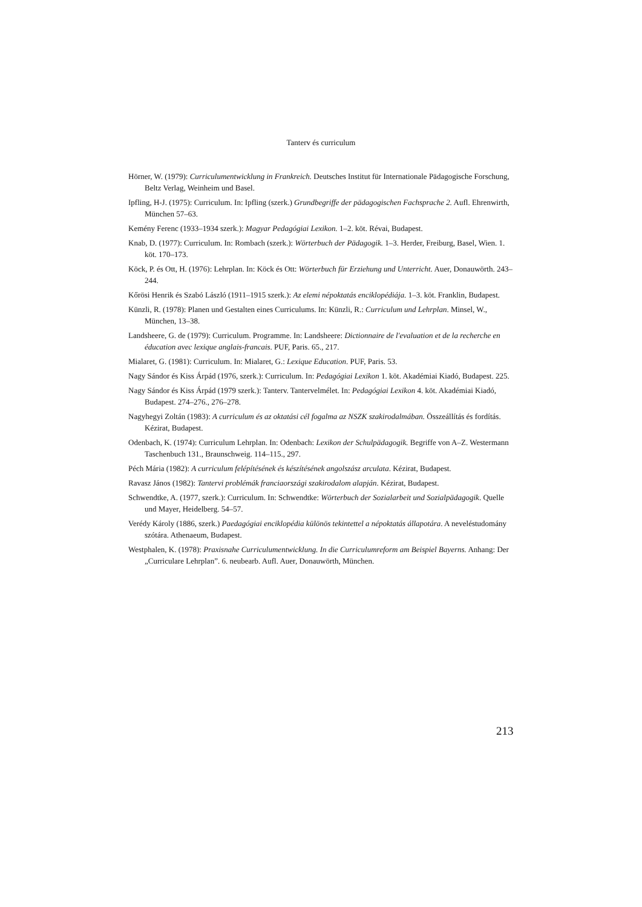Tanterv és curriculum
Hörner, W. (1979): Curriculumentwicklung in Frankreich. Deutsches Institut für Internationale Pädagogische Forschung, Beltz Verlag, Weinheim und Basel.
Ipfling, H-J. (1975): Curriculum. In: Ipfling (szerk.) Grundbegriffe der pädagogischen Fachsprache 2. Aufl. Ehrenwirth, München 57–63.
Kemény Ferenc (1933–1934 szerk.): Magyar Pedagógiai Lexikon. 1–2. köt. Révai, Budapest.
Knab, D. (1977): Curriculum. In: Rombach (szerk.): Wörterbuch der Pädagogik. 1–3. Herder, Freiburg, Basel, Wien. 1. köt. 170–173.
Köck, P. és Ott, H. (1976): Lehrplan. In: Köck és Ott: Wörterbuch für Erziehung und Unterricht. Auer, Donauwörth. 243–244.
Kőrösi Henrik és Szabó László (1911–1915 szerk.): Az elemi népoktatás enciklopédiája. 1–3. köt. Franklin, Budapest.
Künzli, R. (1978): Planen und Gestalten eines Curriculums. In: Künzli, R.: Curriculum und Lehrplan. Minsel, W., München, 13–38.
Landsheere, G. de (1979): Curriculum. Programme. In: Landsheere: Dictionnaire de l'evaluation et de la recherche en éducation avec lexique anglais-francais. PUF, Paris. 65., 217.
Mialaret, G. (1981): Curriculum. In: Mialaret, G.: Lexique Education. PUF, Paris. 53.
Nagy Sándor és Kiss Árpád (1976, szerk.): Curriculum. In: Pedagógiai Lexikon 1. köt. Akadémiai Kiadó, Budapest. 225.
Nagy Sándor és Kiss Árpád (1979 szerk.): Tanterv. Tantervelmélet. In: Pedagógiai Lexikon 4. köt. Akadémiai Kiadó, Budapest. 274–276., 276–278.
Nagyhegyi Zoltán (1983): A curriculum és az oktatási cél fogalma az NSZK szakirodalmában. Összeállítás és fordítás. Kézirat, Budapest.
Odenbach, K. (1974): Curriculum Lehrplan. In: Odenbach: Lexikon der Schulpädagogik. Begriffe von A–Z. Westermann Taschenbuch 131., Braunschweig. 114–115., 297.
Péch Mária (1982): A curriculum felépítésének és készítésének angolszász arculata. Kézirat, Budapest.
Ravasz János (1982): Tantervi problémák franciaországi szakirodalom alapján. Kézirat, Budapest.
Schwendtke, A. (1977, szerk.): Curriculum. In: Schwendtke: Wörterbuch der Sozialarbeit und Sozialpädagogik. Quelle und Mayer, Heidelberg. 54–57.
Verédy Károly (1886, szerk.) Paedagógiai enciklopédia különös tekintettel a népoktatás állapotára. A neveléstudomány szótára. Athenaeum, Budapest.
Westphalen, K. (1978): Praxisnahe Curriculumentwicklung. In die Curriculumreform am Beispiel Bayerns. Anhang: Der „Curriculare Lehrplan”. 6. neubearb. Aufl. Auer, Donauwörth, München.
213